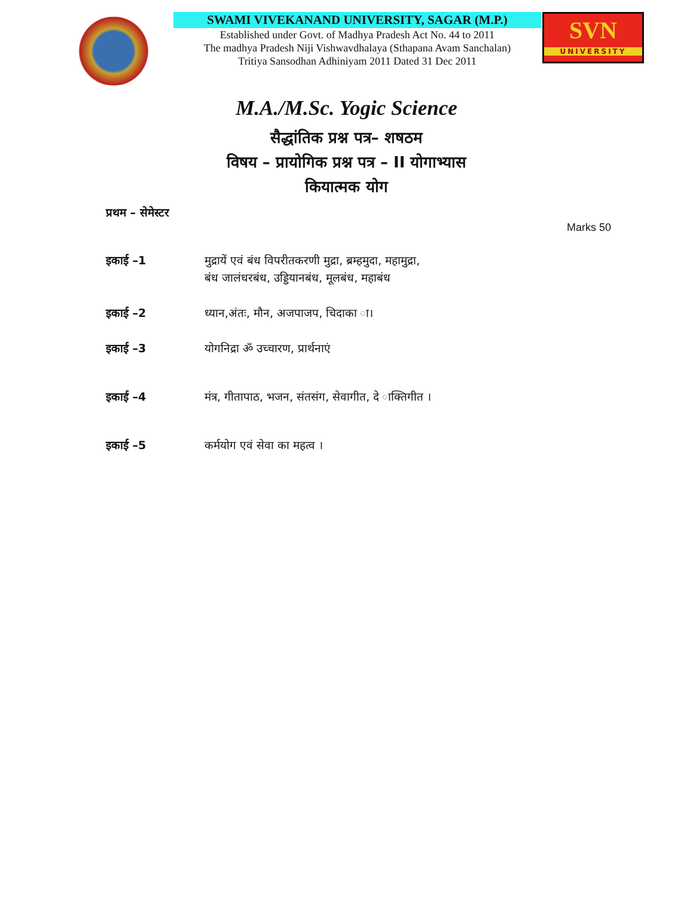SWAMI VIVEKANAND UNIVERSITY, SAGAR (M.P.)
Established under Govt. of Madhya Pradesh Act No. 44 to 2011
The madhya Pradesh Niji Vishwavdhalaya (Sthapana Avam Sanchalan)
Tritiya Sansodhan Adhiniyam 2011 Dated 31 Dec 2011
SVN
UNIVERSITY
M.A./M.Sc. Yogic Science
सैद्धांतिक प्रश्न पत्र– शषठम
विषय – प्रायोगिक प्रश्न पत्र – II योगाभ्यास
कियात्मक योग
प्रथम – सेमेस्टर
Marks 50
इकाई –1 मुद्रायें एवं बंध विपरीतकरणी मुद्रा, ब्रम्हमुदा, महामुद्रा,
बंध जालंधरबंध, उड्डियानबंध, मूलबंध, महाबंध
इकाई –2 ध्यान,अंतः, मौन, अजपाजप, चिदाका ा।
इकाई –3 योगनिद्रा ॐ उच्चारण, प्रार्थनाएं
इकाई –4 मंत्र, गीतापाठ, भजन, संतसंग, सेवागीत, दे ाक्तिगीत ।
इकाई –5 कर्मयोग एवं सेवा का महत्व ।